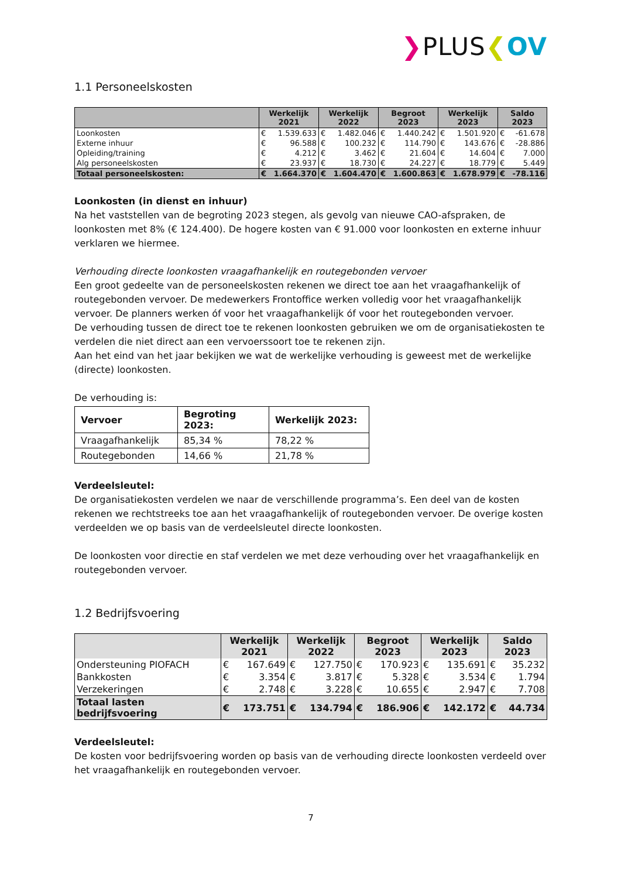❯PLUS❮OV
1.1 Personeelskosten
| | Werkelijk 2021 | | Werkelijk 2022 | | Begroot 2023 | | Werkelijk 2023 | | Saldo 2023 | |
| --- | --- | --- | --- | --- | --- | --- | --- | --- | --- | --- |
| Loonkosten | € | 1.539.633 | € | 1.482.046 | € | 1.440.242 | € | 1.501.920 | € | -61.678 |
| Externe inhuur | € | 96.588 | € | 100.232 | € | 114.790 | € | 143.676 | € | -28.886 |
| Opleiding/training | € | 4.212 | € | 3.462 | € | 21.604 | € | 14.604 | € | 7.000 |
| Alg personeelskosten | € | 23.937 | € | 18.730 | € | 24.227 | € | 18.779 | € | 5.449 |
| Totaal personeelskosten: | € | 1.664.370 | € | 1.604.470 | € | 1.600.863 | € | 1.678.979 | € | -78.116 |
Loonkosten (in dienst en inhuur)
Na het vaststellen van de begroting 2023 stegen, als gevolg van nieuwe CAO-afspraken, de loonkosten met 8% (€ 124.400). De hogere kosten van € 91.000 voor loonkosten en externe inhuur verklaren we hiermee.
Verhouding directe loonkosten vraagafhankelijk en routegebonden vervoer
Een groot gedeelte van de personeelskosten rekenen we direct toe aan het vraagafhankelijk of routegebonden vervoer. De medewerkers Frontoffice werken volledig voor het vraagafhankelijk vervoer. De planners werken óf voor het vraagafhankelijk óf voor het routegebonden vervoer.
De verhouding tussen de direct toe te rekenen loonkosten gebruiken we om de organisatiekosten te verdelen die niet direct aan een vervoerssoort toe te rekenen zijn.
Aan het eind van het jaar bekijken we wat de werkelijke verhouding is geweest met de werkelijke (directe) loonkosten.
De verhouding is:
| Vervoer | Begroting 2023: | Werkelijk 2023: |
| --- | --- | --- |
| Vraagafhankelijk | 85,34 % | 78,22 % |
| Routegebonden | 14,66 % | 21,78 % |
Verdeelsleutel:
De organisatiekosten verdelen we naar de verschillende programma’s. Een deel van de kosten rekenen we rechtstreeks toe aan het vraagafhankelijk of routegebonden vervoer. De overige kosten verdeelden we op basis van de verdeelsleutel directe loonkosten.
De loonkosten voor directie en staf verdelen we met deze verhouding over het vraagafhankelijk en routegebonden vervoer.
1.2 Bedrijfsvoering
| | Werkelijk 2021 | | Werkelijk 2022 | | Begroot 2023 | | Werkelijk 2023 | | Saldo 2023 | |
| --- | --- | --- | --- | --- | --- | --- | --- | --- | --- | --- |
| Ondersteuning PIOFACH | € | 167.649 | € | 127.750 | € | 170.923 | € | 135.691 | € | 35.232 |
| Bankkosten | € | 3.354 | € | 3.817 | € | 5.328 | € | 3.534 | € | 1.794 |
| Verzekeringen | € | 2.748 | € | 3.228 | € | 10.655 | € | 2.947 | € | 7.708 |
| Totaal lasten bedrijfsvoering | € | 173.751 | € | 134.794 | € | 186.906 | € | 142.172 | € | 44.734 |
Verdeelsleutel:
De kosten voor bedrijfsvoering worden op basis van de verhouding directe loonkosten verdeeld over het vraagafhankelijk en routegebonden vervoer.
7